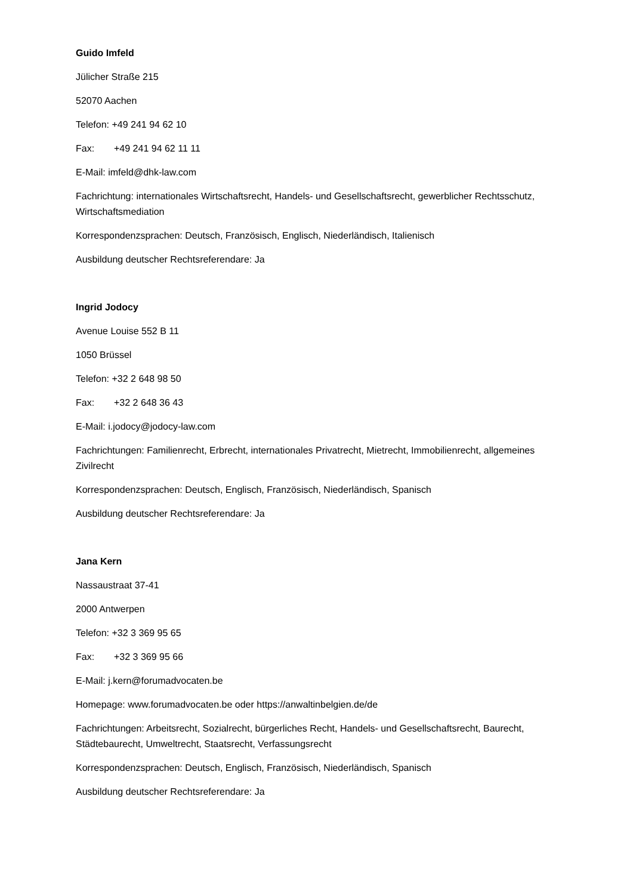Guido Imfeld
Jülicher Straße 215
52070 Aachen
Telefon: +49 241 94 62 10
Fax: +49 241 94 62 11 11
E-Mail: imfeld@dhk-law.com
Fachrichtung: internationales Wirtschaftsrecht, Handels- und Gesellschaftsrecht, gewerblicher Rechtsschutz, Wirtschaftsmediation
Korrespondenzsprachen: Deutsch, Französisch, Englisch, Niederländisch, Italienisch
Ausbildung deutscher Rechtsreferendare: Ja
Ingrid Jodocy
Avenue Louise 552 B 11
1050 Brüssel
Telefon: +32 2 648 98 50
Fax: +32 2 648 36 43
E-Mail: i.jodocy@jodocy-law.com
Fachrichtungen: Familienrecht, Erbrecht, internationales Privatrecht, Mietrecht, Immobilienrecht, allgemeines Zivilrecht
Korrespondenzsprachen: Deutsch, Englisch, Französisch, Niederländisch, Spanisch
Ausbildung deutscher Rechtsreferendare: Ja
Jana Kern
Nassaustraat 37-41
2000 Antwerpen
Telefon: +32 3 369 95 65
Fax: +32 3 369 95 66
E-Mail: j.kern@forumadvocaten.be
Homepage: www.forumadvocaten.be oder https://anwaltinbelgien.de/de
Fachrichtungen: Arbeitsrecht, Sozialrecht, bürgerliches Recht, Handels- und Gesellschaftsrecht, Baurecht, Städtebaurecht, Umweltrecht, Staatsrecht, Verfassungsrecht
Korrespondenzsprachen: Deutsch, Englisch, Französisch, Niederländisch, Spanisch
Ausbildung deutscher Rechtsreferendare: Ja